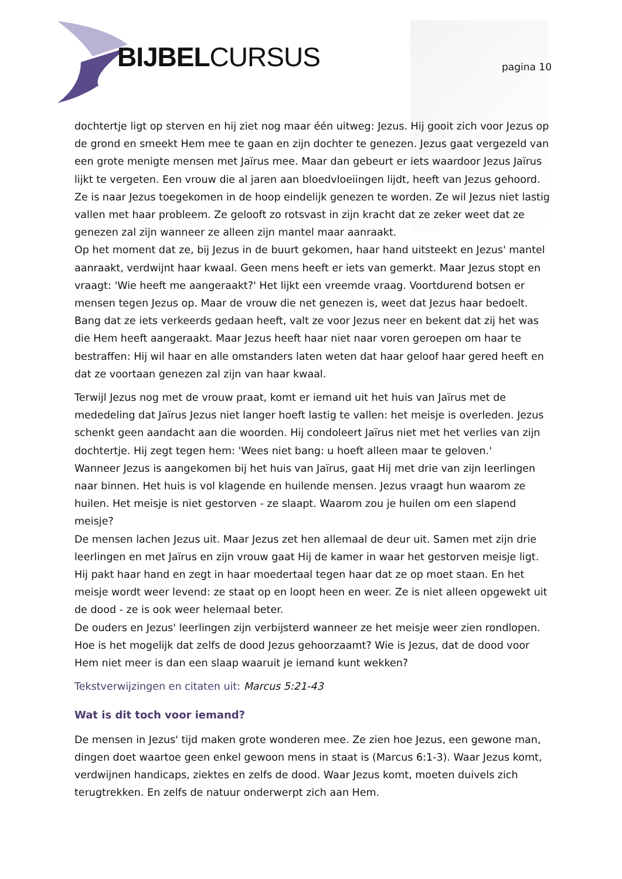BIJBELCURSUS pagina 10
dochtertje ligt op sterven en hij ziet nog maar één uitweg: Jezus. Hij gooit zich voor Jezus op de grond en smeekt Hem mee te gaan en zijn dochter te genezen. Jezus gaat vergezeld van een grote menigte mensen met Jaïrus mee. Maar dan gebeurt er iets waardoor Jezus Jaïrus lijkt te vergeten. Een vrouw die al jaren aan bloedvloeiingen lijdt, heeft van Jezus gehoord. Ze is naar Jezus toegekomen in de hoop eindelijk genezen te worden. Ze wil Jezus niet lastig vallen met haar probleem. Ze gelooft zo rotsvast in zijn kracht dat ze zeker weet dat ze genezen zal zijn wanneer ze alleen zijn mantel maar aanraakt.
Op het moment dat ze, bij Jezus in de buurt gekomen, haar hand uitsteekt en Jezus' mantel aanraakt, verdwijnt haar kwaal. Geen mens heeft er iets van gemerkt. Maar Jezus stopt en vraagt: 'Wie heeft me aangeraakt?' Het lijkt een vreemde vraag. Voortdurend botsen er mensen tegen Jezus op. Maar de vrouw die net genezen is, weet dat Jezus haar bedoelt. Bang dat ze iets verkeerds gedaan heeft, valt ze voor Jezus neer en bekent dat zij het was die Hem heeft aangeraakt. Maar Jezus heeft haar niet naar voren geroepen om haar te bestraffen: Hij wil haar en alle omstanders laten weten dat haar geloof haar gered heeft en dat ze voortaan genezen zal zijn van haar kwaal.
Terwijl Jezus nog met de vrouw praat, komt er iemand uit het huis van Jaïrus met de mededeling dat Jaïrus Jezus niet langer hoeft lastig te vallen: het meisje is overleden. Jezus schenkt geen aandacht aan die woorden. Hij condoleert Jaïrus niet met het verlies van zijn dochtertje. Hij zegt tegen hem: 'Wees niet bang: u hoeft alleen maar te geloven.'
Wanneer Jezus is aangekomen bij het huis van Jaïrus, gaat Hij met drie van zijn leerlingen naar binnen. Het huis is vol klagende en huilende mensen. Jezus vraagt hun waarom ze huilen. Het meisje is niet gestorven - ze slaapt. Waarom zou je huilen om een slapend meisje?
De mensen lachen Jezus uit. Maar Jezus zet hen allemaal de deur uit. Samen met zijn drie leerlingen en met Jaïrus en zijn vrouw gaat Hij de kamer in waar het gestorven meisje ligt. Hij pakt haar hand en zegt in haar moedertaal tegen haar dat ze op moet staan. En het meisje wordt weer levend: ze staat op en loopt heen en weer. Ze is niet alleen opgewekt uit de dood - ze is ook weer helemaal beter.
De ouders en Jezus' leerlingen zijn verbijsterd wanneer ze het meisje weer zien rondlopen. Hoe is het mogelijk dat zelfs de dood Jezus gehoorzaamt? Wie is Jezus, dat de dood voor Hem niet meer is dan een slaap waaruit je iemand kunt wekken?
Tekstverwijzingen en citaten uit: Marcus 5:21-43
Wat is dit toch voor iemand?
De mensen in Jezus' tijd maken grote wonderen mee. Ze zien hoe Jezus, een gewone man, dingen doet waartoe geen enkel gewoon mens in staat is (Marcus 6:1-3). Waar Jezus komt, verdwijnen handicaps, ziektes en zelfs de dood. Waar Jezus komt, moeten duivels zich terugtrekken. En zelfs de natuur onderwerpt zich aan Hem.